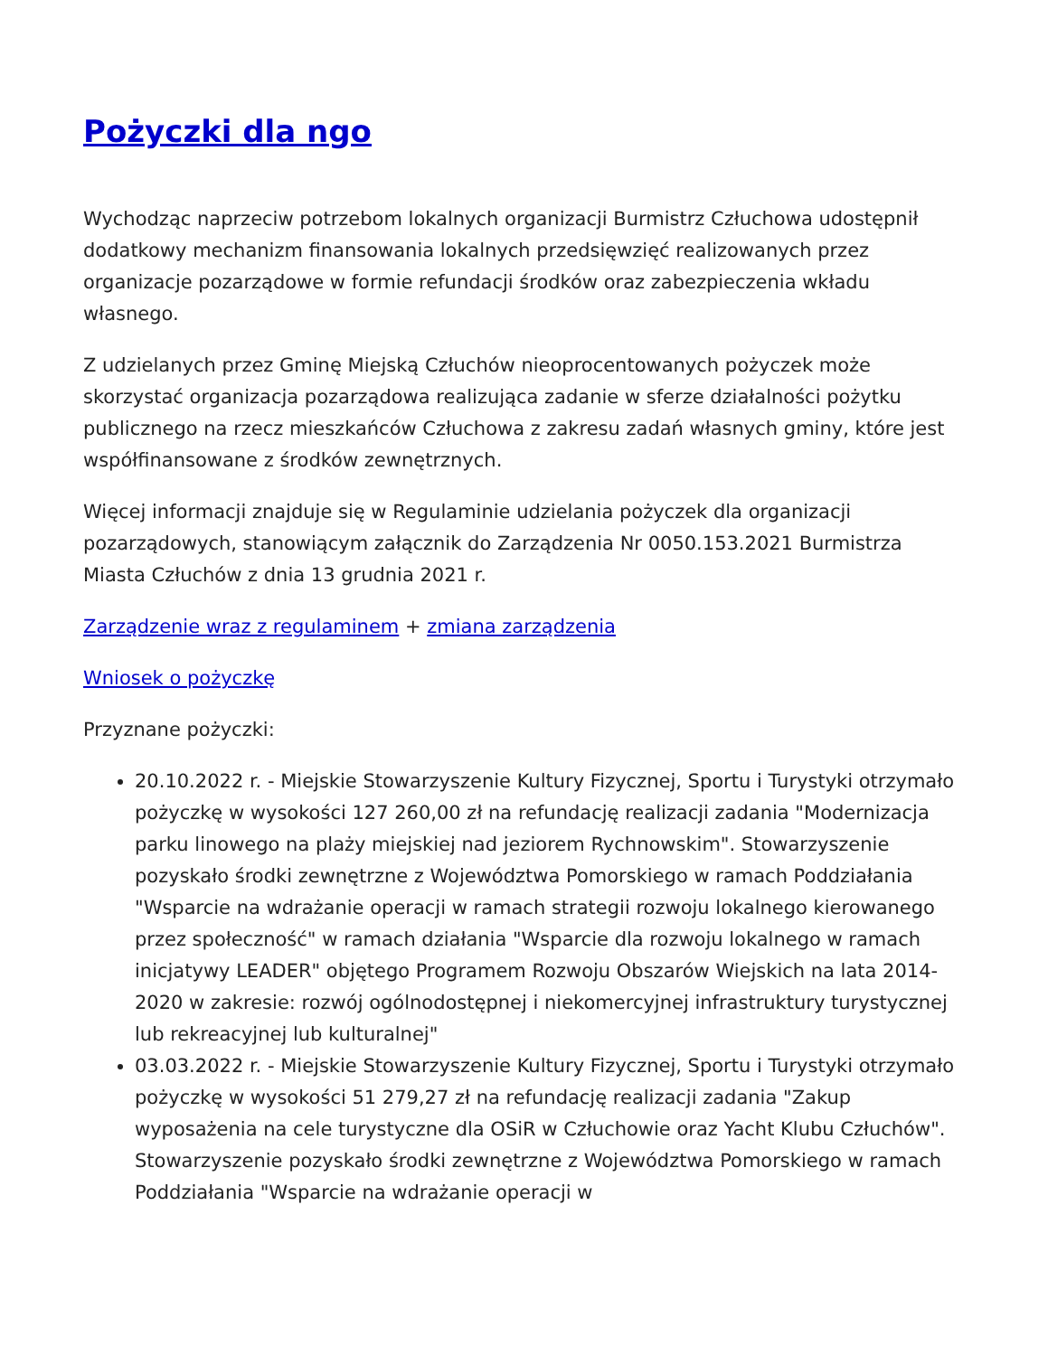Pożyczki dla ngo
Wychodząc naprzeciw potrzebom lokalnych organizacji Burmistrz Człuchowa udostępnił dodatkowy mechanizm finansowania lokalnych przedsięwzięć realizowanych przez organizacje pozarządowe w formie refundacji środków oraz zabezpieczenia wkładu własnego.
Z udzielanych przez Gminę Miejską Człuchów nieoprocentowanych pożyczek może skorzystać organizacja pozarządowa realizująca zadanie w sferze działalności pożytku publicznego na rzecz mieszkańców Człuchowa z zakresu zadań własnych gminy, które jest współfinansowane z środków zewnętrznych.
Więcej informacji znajduje się w Regulaminie udzielania pożyczek dla organizacji pozarządowych, stanowiącym załącznik do Zarządzenia Nr 0050.153.2021 Burmistrza Miasta Człuchów z dnia 13 grudnia 2021 r.
Zarządzenie wraz z regulaminem + zmiana zarządzenia
Wniosek o pożyczkę
Przyznane pożyczki:
20.10.2022 r. - Miejskie Stowarzyszenie Kultury Fizycznej, Sportu i Turystyki otrzymało pożyczkę w wysokości 127 260,00 zł na refundację realizacji zadania "Modernizacja parku linowego na plaży miejskiej nad jeziorem Rychnowskim". Stowarzyszenie pozyskało środki zewnętrzne z Województwa Pomorskiego w ramach Poddziałania "Wsparcie na wdrażanie operacji w ramach strategii rozwoju lokalnego kierowanego przez społeczność" w ramach działania "Wsparcie dla rozwoju lokalnego w ramach inicjatywy LEADER" objętego Programem Rozwoju Obszarów Wiejskich na lata 2014-2020 w zakresie: rozwój ogólnodostępnej i niekomercyjnej infrastruktury turystycznej lub rekreacyjnej lub kulturalnej"
03.03.2022 r. - Miejskie Stowarzyszenie Kultury Fizycznej, Sportu i Turystyki otrzymało pożyczkę w wysokości 51 279,27 zł na refundację realizacji zadania "Zakup wyposażenia na cele turystyczne dla OSiR w Człuchowie oraz Yacht Klubu Człuchów". Stowarzyszenie pozyskało środki zewnętrzne z Województwa Pomorskiego w ramach Poddziałania "Wsparcie na wdrażanie operacji w